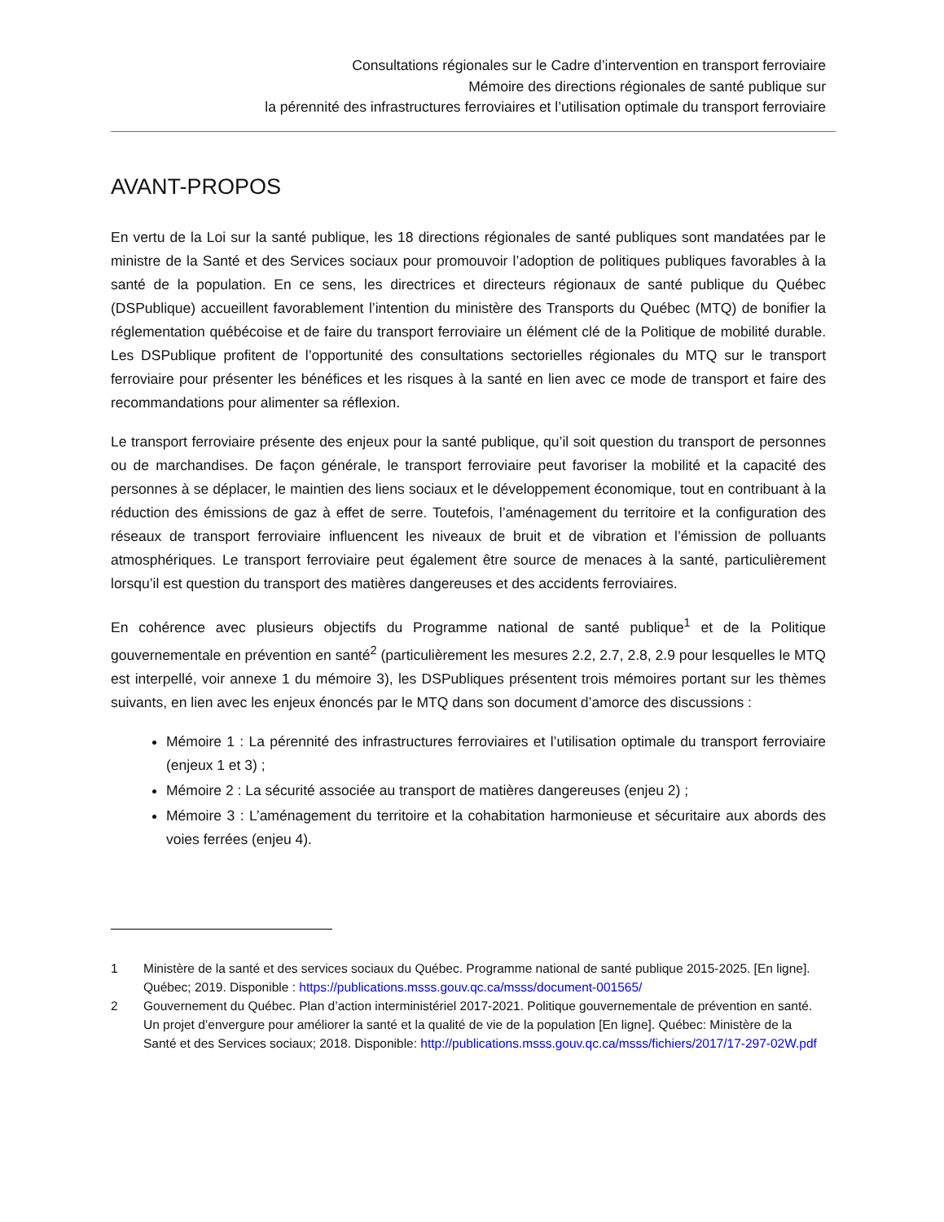Consultations régionales sur le Cadre d’intervention en transport ferroviaire
Mémoire des directions régionales de santé publique sur
la pérennité des infrastructures ferroviaires et l’utilisation optimale du transport ferroviaire
AVANT-PROPOS
En vertu de la Loi sur la santé publique, les 18 directions régionales de santé publiques sont mandatées par le ministre de la Santé et des Services sociaux pour promouvoir l’adoption de politiques publiques favorables à la santé de la population. En ce sens, les directrices et directeurs régionaux de santé publique du Québec (DSPublique) accueillent favorablement l’intention du ministère des Transports du Québec (MTQ) de bonifier la réglementation québécoise et de faire du transport ferroviaire un élément clé de la Politique de mobilité durable. Les DSPublique profitent de l’opportunité des consultations sectorielles régionales du MTQ sur le transport ferroviaire pour présenter les bénéfices et les risques à la santé en lien avec ce mode de transport et faire des recommandations pour alimenter sa réflexion.
Le transport ferroviaire présente des enjeux pour la santé publique, qu’il soit question du transport de personnes ou de marchandises. De façon générale, le transport ferroviaire peut favoriser la mobilité et la capacité des personnes à se déplacer, le maintien des liens sociaux et le développement économique, tout en contribuant à la réduction des émissions de gaz à effet de serre. Toutefois, l’aménagement du territoire et la configuration des réseaux de transport ferroviaire influencent les niveaux de bruit et de vibration et l’émission de polluants atmosphériques. Le transport ferroviaire peut également être source de menaces à la santé, particulièrement lorsqu’il est question du transport des matières dangereuses et des accidents ferroviaires.
En cohérence avec plusieurs objectifs du Programme national de santé publique<sup>1</sup> et de la Politique gouvernementale en prévention en santé<sup>2</sup> (particulièrement les mesures 2.2, 2.7, 2.8, 2.9 pour lesquelles le MTQ est interpellé, voir annexe 1 du mémoire 3), les DSPubliques présentent trois mémoires portant sur les thèmes suivants, en lien avec les enjeux énoncés par le MTQ dans son document d’amorce des discussions :
Mémoire 1 : La pérennité des infrastructures ferroviaires et l’utilisation optimale du transport ferroviaire (enjeux 1 et 3) ;
Mémoire 2 : La sécurité associée au transport de matières dangereuses (enjeu 2) ;
Mémoire 3 : L’aménagement du territoire et la cohabitation harmonieuse et sécuritaire aux abords des voies ferrées (enjeu 4).
1 Ministère de la santé et des services sociaux du Québec. Programme national de santé publique 2015-2025. [En ligne]. Québec; 2019. Disponible : https://publications.msss.gouv.qc.ca/msss/document-001565/
2 Gouvernement du Québec. Plan d’action interministériel 2017-2021. Politique gouvernementale de prévention en santé. Un projet d’envergure pour améliorer la santé et la qualité de vie de la population [En ligne]. Québec: Ministère de la Santé et des Services sociaux; 2018. Disponible: http://publications.msss.gouv.qc.ca/msss/fichiers/2017/17-297-02W.pdf